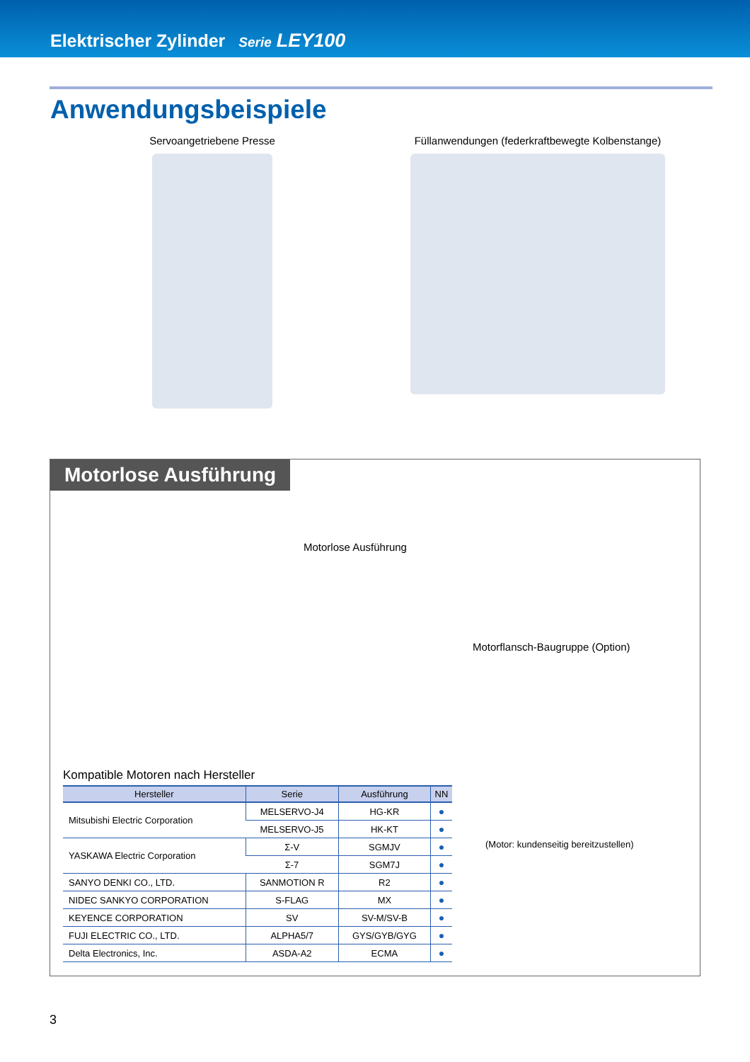Elektrischer Zylinder Serie LEY100
Anwendungsbeispiele
Servoangetriebene Presse Füllanwendungen (federkraftbewegte Kolbenstange)
Motorlose Ausführung
Motorlose Ausführung
Motorflansch-Baugruppe (Option)
(Motor: kundenseitig bereitzustellen)
Kompatible Motoren nach Hersteller
| Hersteller | Serie | Ausführung | NN |
| --- | --- | --- | --- |
| Mitsubishi Electric Corporation | MELSERVO-J4 | HG-KR | ● |
| | MELSERVO-J5 | HK-KT | ● |
| YASKAWA Electric Corporation | Σ-V | SGMJV | ● |
| | Σ-7 | SGM7J | ● |
| SANYO DENKI CO., LTD. | SANMOTION R | R2 | ● |
| NIDEC SANKYO CORPORATION | S-FLAG | MX | ● |
| KEYENCE CORPORATION | SV | SV-M/SV-B | ● |
| FUJI ELECTRIC CO., LTD. | ALPHA5/7 | GYS/GYB/GYG | ● |
| Delta Electronics, Inc. | ASDA-A2 | ECMA | ● |
3